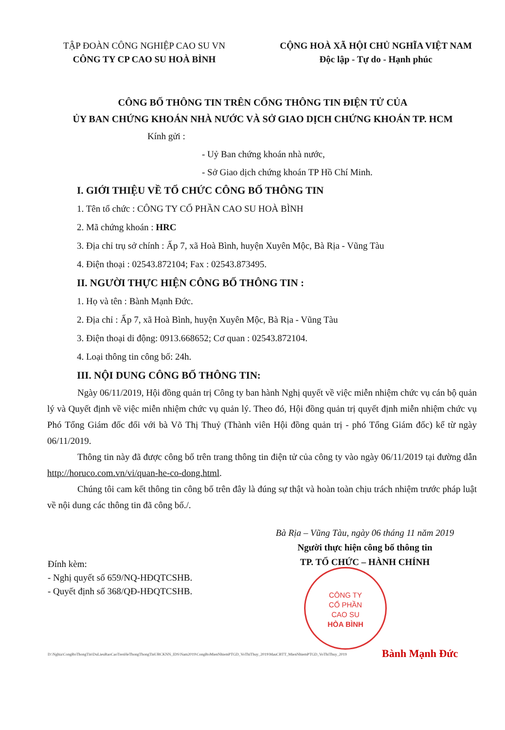TẬP ĐOÀN CÔNG NGHIỆP CAO SU VN
CÔNG TY CP CAO SU HOÀ BÌNH
CỘNG HOÀ XÃ HỘI CHỦ NGHĨA VIỆT NAM
Độc lập - Tự do - Hạnh phúc
CÔNG BỐ THÔNG TIN TRÊN CỔNG THÔNG TIN ĐIỆN TỬ CỦA
ỦY BAN CHỨNG KHOÁN NHÀ NƯỚC VÀ SỞ GIAO DỊCH CHỨNG KHOÁN TP. HCM
Kính gửi :
- Uỷ Ban chứng khoán nhà nước,
- Sở Giao dịch chứng khoán TP Hồ Chí Minh.
I. GIỚI THIỆU VỀ TỔ CHỨC CÔNG BỐ THÔNG TIN
1. Tên tổ chức : CÔNG TY CỔ PHẦN CAO SU HOÀ BÌNH
2. Mã chứng khoán : HRC
3. Địa chỉ trụ sở chính : Ấp 7, xã Hoà Bình, huyện Xuyên Mộc, Bà Rịa - Vũng Tàu
4. Điện thoại : 02543.872104; Fax : 02543.873495.
II. NGƯỜI THỰC HIỆN CÔNG BỐ THÔNG TIN :
1. Họ và tên : Bành Mạnh Đức.
2. Địa chỉ : Ấp 7, xã Hoà Bình, huyện Xuyên Mộc, Bà Rịa - Vũng Tàu
3. Điện thoại di động: 0913.668652; Cơ quan : 02543.872104.
4. Loại thông tin công bố: 24h.
III. NỘI DUNG CÔNG BỐ THÔNG TIN:
Ngày 06/11/2019, Hội đồng quản trị Công ty ban hành Nghị quyết về việc miễn nhiệm chức vụ cán bộ quản lý và Quyết định về việc miễn nhiệm chức vụ quản lý. Theo đó, Hội đồng quản trị quyết định miễn nhiệm chức vụ Phó Tổng Giám đốc đối với bà Võ Thị Thuỷ (Thành viên Hội đồng quản trị - phó Tổng Giám đốc) kể từ ngày 06/11/2019.
Thông tin này đã được công bố trên trang thông tin điện tử của công ty vào ngày 06/11/2019 tại đường dẫn http://horuco.com.vn/vi/quan-he-co-dong.html.
Chúng tôi cam kết thông tin công bố trên đây là đúng sự thật và hoàn toàn chịu trách nhiệm trước pháp luật về nội dung các thông tin đã công bố./.
Bà Rịa – Vũng Tàu, ngày 06 tháng 11 năm 2019
Người thực hiện công bố thông tin
TP. TỔ CHỨC – HÀNH CHÍNH
Đính kèm:
- Nghị quyết số 659/NQ-HĐQTCSHB.
- Quyết định số 368/QĐ-HĐQTCSHB.
CÔNG TY
CỔ PHẦN
CAO SU
HÒA BÌNH
D:\Nghia\CongBoThongTin\DuLieuBaoCaoTrenHeThongThongTinUBCKNN_IDS\Nam2019\CongBoMienNhiemPTGD_VoThiThuy_2019\MauCBTT_MienNhiemPTGD_VoThiThuy_2019
Bành Mạnh Đức